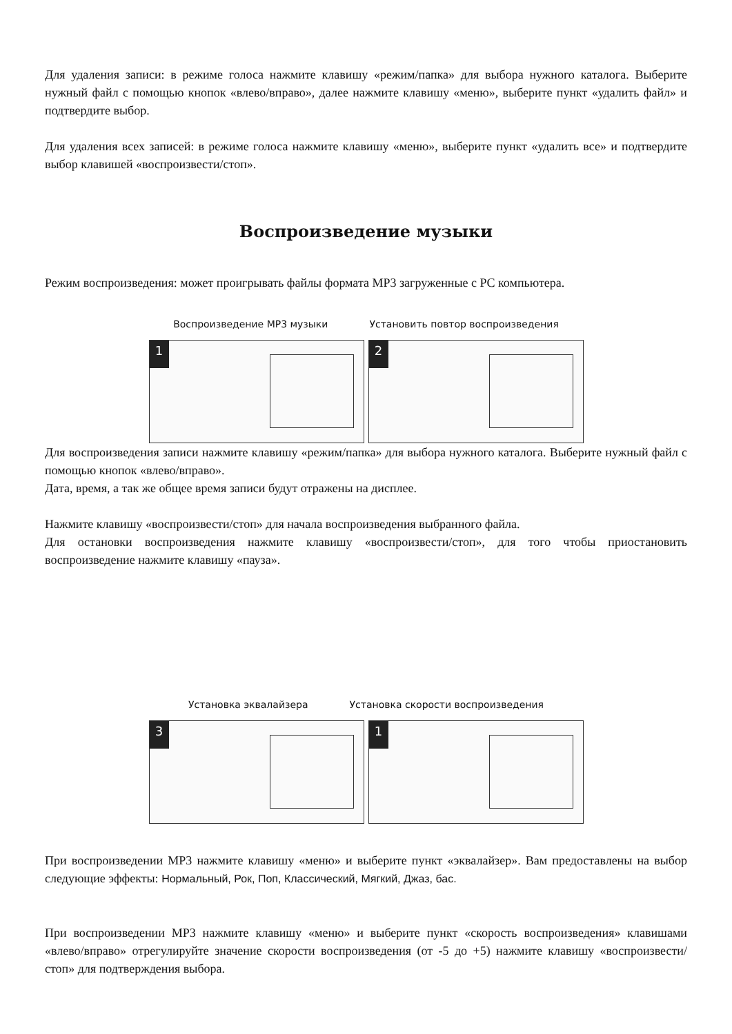Для удаления записи: в режиме голоса нажмите клавишу «режим/папка» для выбора нужного каталога. Выберите нужный файл с помощью кнопок «влево/вправо», далее нажмите клавишу «меню», выберите пункт «удалить файл» и подтвердите выбор.
Для удаления всех записей: в режиме голоса нажмите клавишу «меню», выберите пункт «удалить все» и подтвердите выбор клавишей «воспроизвести/стоп».
Воспроизведение музыки
Режим воспроизведения: может проигрывать файлы формата MP3 загруженные с PC компьютера.
Воспроизведение MP3 музыки Установить повтор воспроизведения
1
2
Для воспроизведения записи нажмите клавишу «режим/папка» для выбора нужного каталога. Выберите нужный файл с помощью кнопок «влево/вправо».
Дата, время, а так же общее время записи будут отражены на дисплее.
Нажмите клавишу «воспроизвести/стоп» для начала воспроизведения выбранного файла.
Для остановки воспроизведения нажмите клавишу «воспроизвести/стоп», для того чтобы приостановить воспроизведение нажмите клавишу «пауза».
Установка эквалайзера Установка скорости воспроизведения
3
1
При воспроизведении MP3 нажмите клавишу «меню» и выберите пункт «эквалайзер». Вам предоставлены на выбор следующие эффекты: Нормальный, Рок, Поп, Классический, Мягкий, Джаз, бас.
При воспроизведении MP3 нажмите клавишу «меню» и выберите пункт «скорость воспроизведения» клавишами «влево/вправо» отрегулируйте значение скорости воспроизведения (от -5 до +5) нажмите клавишу «воспроизвести/стоп» для подтверждения выбора.